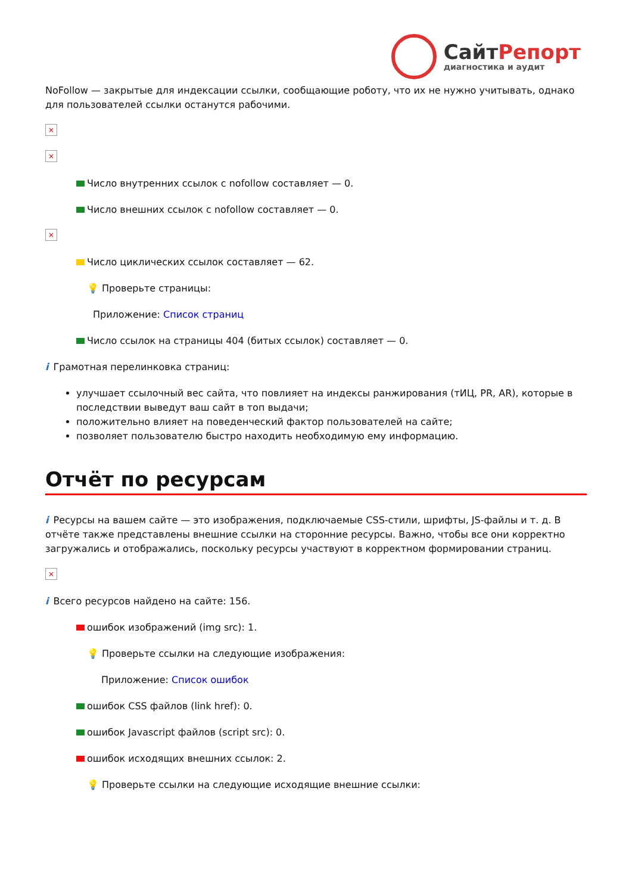СайтРепорт
диагностика и аудит
NoFollow — закрытые для индексации ссылки, сообщающие роботу, что их не нужно учитывать, однако для пользователей ссылки останутся рабочими.
×
×
Число внутренних ссылок с nofollow составляет — 0.
Число внешних ссылок с nofollow составляет — 0.
×
Число циклических ссылок составляет — 62.
💡 Проверьте страницы:
Приложение: Список страниц
Число ссылок на страницы 404 (битых ссылок) составляет — 0.
i Грамотная перелинковка страниц:
улучшает ссылочный вес сайта, что повлияет на индексы ранжирования (тИЦ, PR, AR), которые в последствии выведут ваш сайт в топ выдачи;
положительно влияет на поведенческий фактор пользователей на сайте;
позволяет пользователю быстро находить необходимую ему информацию.
Отчёт по ресурсам
i Ресурсы на вашем сайте — это изображения, подключаемые CSS-стили, шрифты, JS-файлы и т. д. В отчёте также представлены внешние ссылки на сторонние ресурсы. Важно, чтобы все они корректно загружались и отображались, поскольку ресурсы участвуют в корректном формировании страниц.
×
i Всего ресурсов найдено на сайте: 156.
ошибок изображений (img src): 1.
💡 Проверьте ссылки на следующие изображения:
Приложение: Список ошибок
ошибок CSS файлов (link href): 0.
ошибок Javascript файлов (script src): 0.
ошибок исходящих внешних ссылок: 2.
💡 Проверьте ссылки на следующие исходящие внешние ссылки: